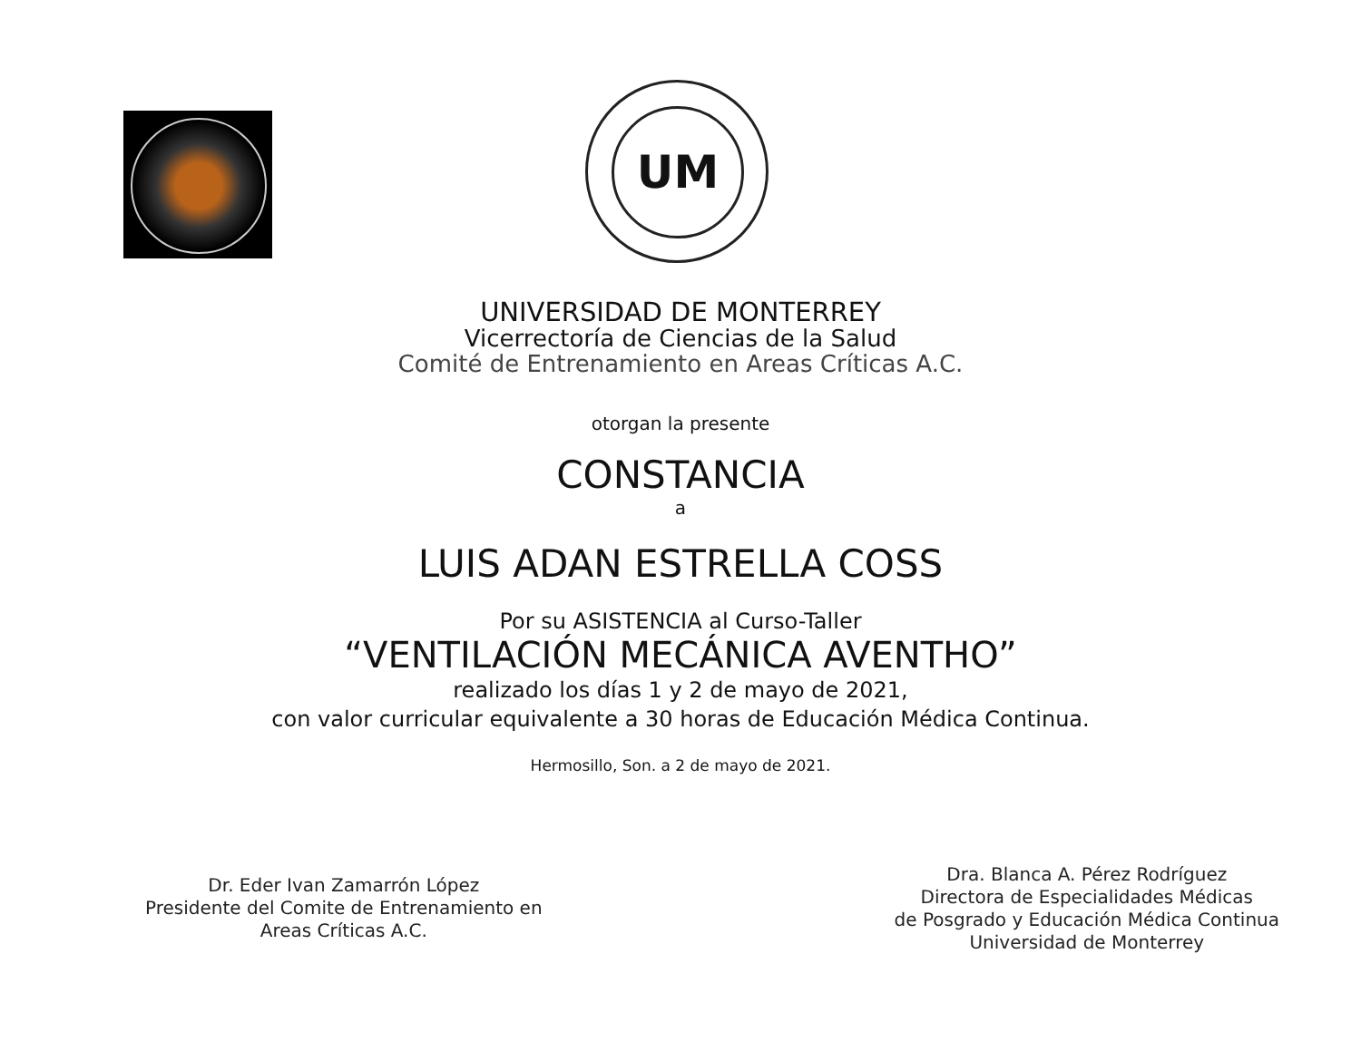UM
UNIVERSIDAD DE MONTERREY
Vicerrectoría de Ciencias de la Salud
Comité de Entrenamiento en Areas Críticas A.C.
otorgan la presente
CONSTANCIA
a
LUIS ADAN ESTRELLA COSS
Por su ASISTENCIA al Curso-Taller
“VENTILACIÓN MECÁNICA AVENTHO”
realizado los días 1 y 2 de mayo de 2021,
con valor curricular equivalente a 30 horas de Educación Médica Continua.
Hermosillo, Son. a 2 de mayo de 2021.
Dr. Eder Ivan Zamarrón López
Presidente del Comite de Entrenamiento en
Areas Críticas A.C.
Dra. Blanca A. Pérez Rodríguez
Directora de Especialidades Médicas
de Posgrado y Educación Médica Continua
Universidad de Monterrey